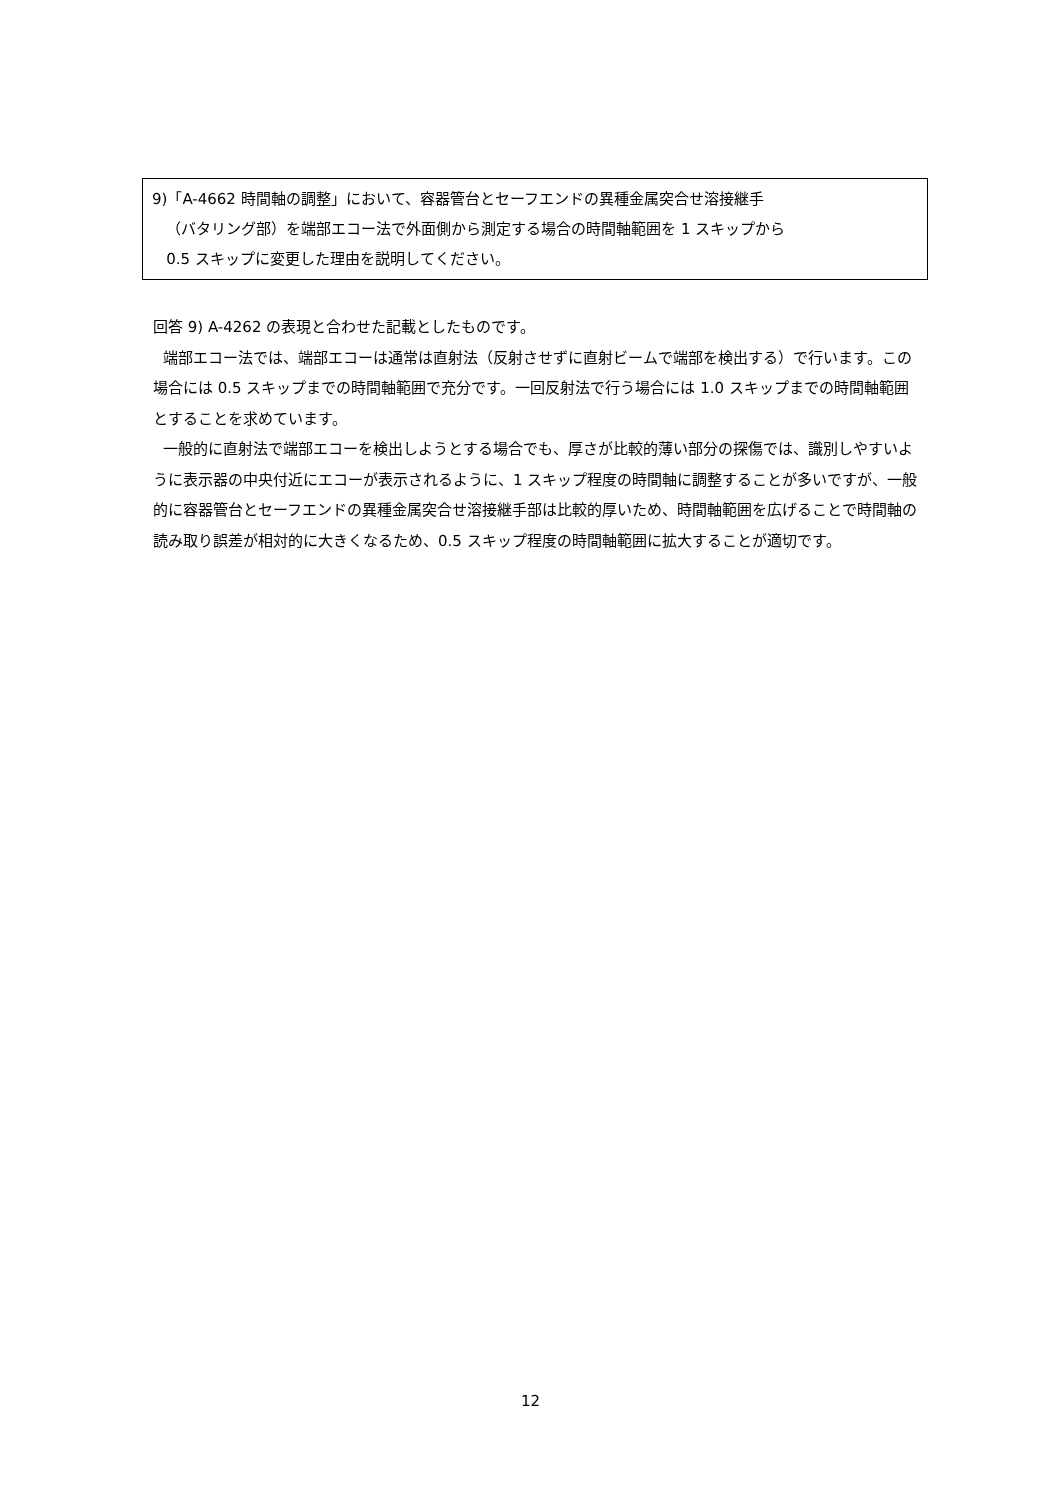9)「A-4662 時間軸の調整」において、容器管台とセーフエンドの異種金属突合せ溶接継手
（バタリング部）を端部エコー法で外面側から測定する場合の時間軸範囲を 1 スキップから
0.5 スキップに変更した理由を説明してください。
回答 9) A-4262 の表現と合わせた記載としたものです。
端部エコー法では、端部エコーは通常は直射法（反射させずに直射ビームで端部を検出する）で行います。この場合には 0.5 スキップまでの時間軸範囲で充分です。一回反射法で行う場合には 1.0 スキップまでの時間軸範囲とすることを求めています。
一般的に直射法で端部エコーを検出しようとする場合でも、厚さが比較的薄い部分の探傷では、識別しやすいように表示器の中央付近にエコーが表示されるように、1 スキップ程度の時間軸に調整することが多いですが、一般的に容器管台とセーフエンドの異種金属突合せ溶接継手部は比較的厚いため、時間軸範囲を広げることで時間軸の読み取り誤差が相対的に大きくなるため、0.5 スキップ程度の時間軸範囲に拡大することが適切です。
12